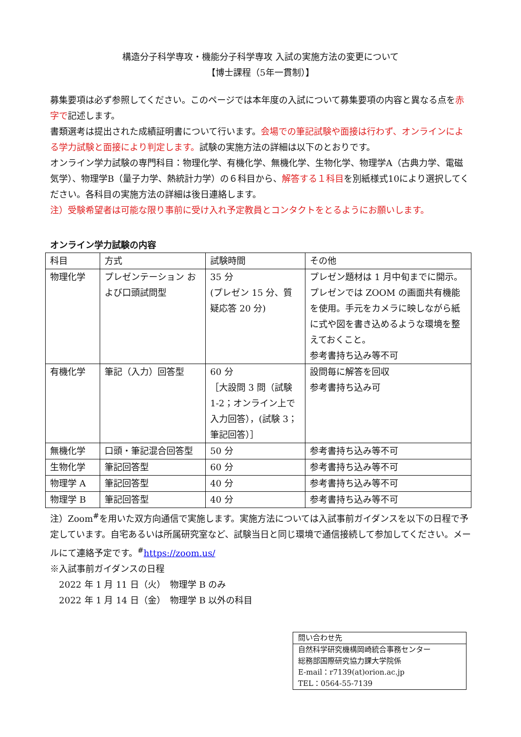構造分子科学専攻・機能分子科学専攻 入試の実施方法の変更について
【博士課程（5年一貫制）】
募集要項は必ず参照してください。このページでは本年度の入試について募集要項の内容と異なる点を赤字で記述します。
書類選考は提出された成績証明書について行います。会場での筆記試験や面接は行わず、オンラインによる学力試験と面接により判定します。試験の実施方法の詳細は以下のとおりです。
オンライン学力試験の専門科目：物理化学、有機化学、無機化学、生物化学、物理学A（古典力学、電磁気学）、物理学B（量子力学、熱統計力学）の６科目から、解答する１科目を別紙様式10により選択してください。各科目の実施方法の詳細は後日連絡します。
注）受験希望者は可能な限り事前に受け入れ予定教員とコンタクトをとるようにお願いします。
オンライン学力試験の内容
| 科目 | 方式 | 試験時間 | その他 |
| 物理化学 | プレゼンテーション および口頭試問型 | 35 分 (プレゼン 15 分、質疑応答 20 分) | プレゼン題材は 1 月中旬までに開示。プレゼンでは ZOOM の画面共有機能を使用。手元をカメラに映しながら紙に式や図を書き込めるような環境を整えておくこと。 参考書持ち込み等不可 |
| 有機化学 | 筆記（入力）回答型 | 60 分 ［大設問 3 問（試験 1-2；オンライン上で入力回答），(試験 3；筆記回答）］ | 設問毎に解答を回収 参考書持ち込み可 |
| 無機化学 | 口頭・筆記混合回答型 | 50 分 | 参考書持ち込み等不可 |
| 生物化学 | 筆記回答型 | 60 分 | 参考書持ち込み等不可 |
| 物理学 A | 筆記回答型 | 40 分 | 参考書持ち込み等不可 |
| 物理学 B | 筆記回答型 | 40 分 | 参考書持ち込み等不可 |
注）Zoom<sup>#</sup>を用いた双方向通信で実施します。実施方法については入試事前ガイダンスを以下の日程で予定しています。自宅あるいは所属研究室など、試験当日と同じ環境で通信接続して参加してください。メールにて連絡予定です。<sup>#</sup>https://zoom.us/
※入試事前ガイダンスの日程
2022 年 1 月 11 日（火）　物理学 B のみ
2022 年 1 月 14 日（金）　物理学 B 以外の科目
問い合わせ先
自然科学研究機構岡崎統合事務センター
総務部国際研究協力課大学院係
E-mail：r7139(at)orion.ac.jp
TEL：0564-55-7139